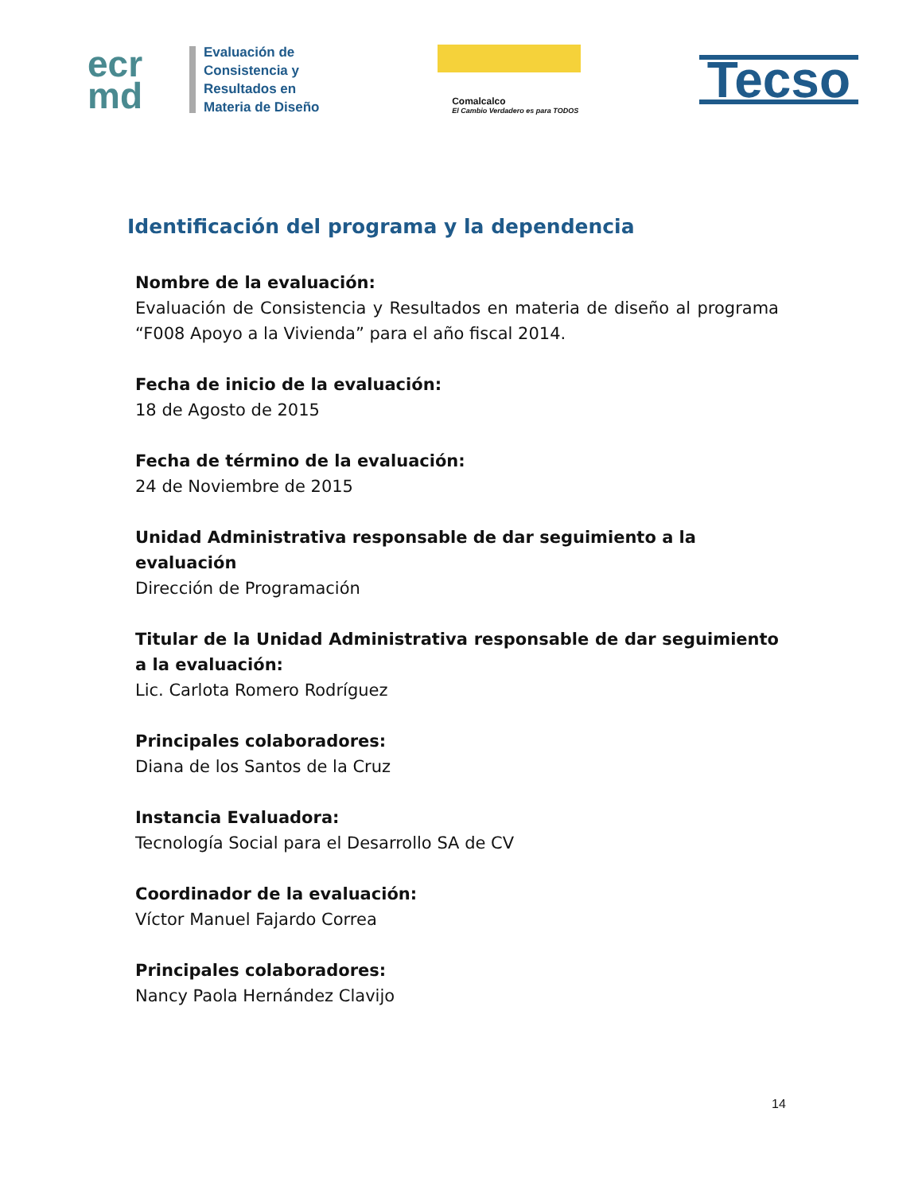ecr
md
Evaluación de
Consistencia y
Resultados en
Materia de Diseño
Comalcalco
El Cambio Verdadero es para TODOS
Tecso
Identificación del programa y la dependencia
Nombre de la evaluación:
Evaluación de Consistencia y Resultados en materia de diseño al programa “F008 Apoyo a la Vivienda” para el año fiscal 2014.
Fecha de inicio de la evaluación:
18 de Agosto de 2015
Fecha de término de la evaluación:
24 de Noviembre de 2015
Unidad Administrativa responsable de dar seguimiento a la evaluación
Dirección de Programación
Titular de la Unidad Administrativa responsable de dar seguimiento a la evaluación:
Lic. Carlota Romero Rodríguez
Principales colaboradores:
Diana de los Santos de la Cruz
Instancia Evaluadora:
Tecnología Social para el Desarrollo SA de CV
Coordinador de la evaluación:
Víctor Manuel Fajardo Correa
Principales colaboradores:
Nancy Paola Hernández Clavijo
14